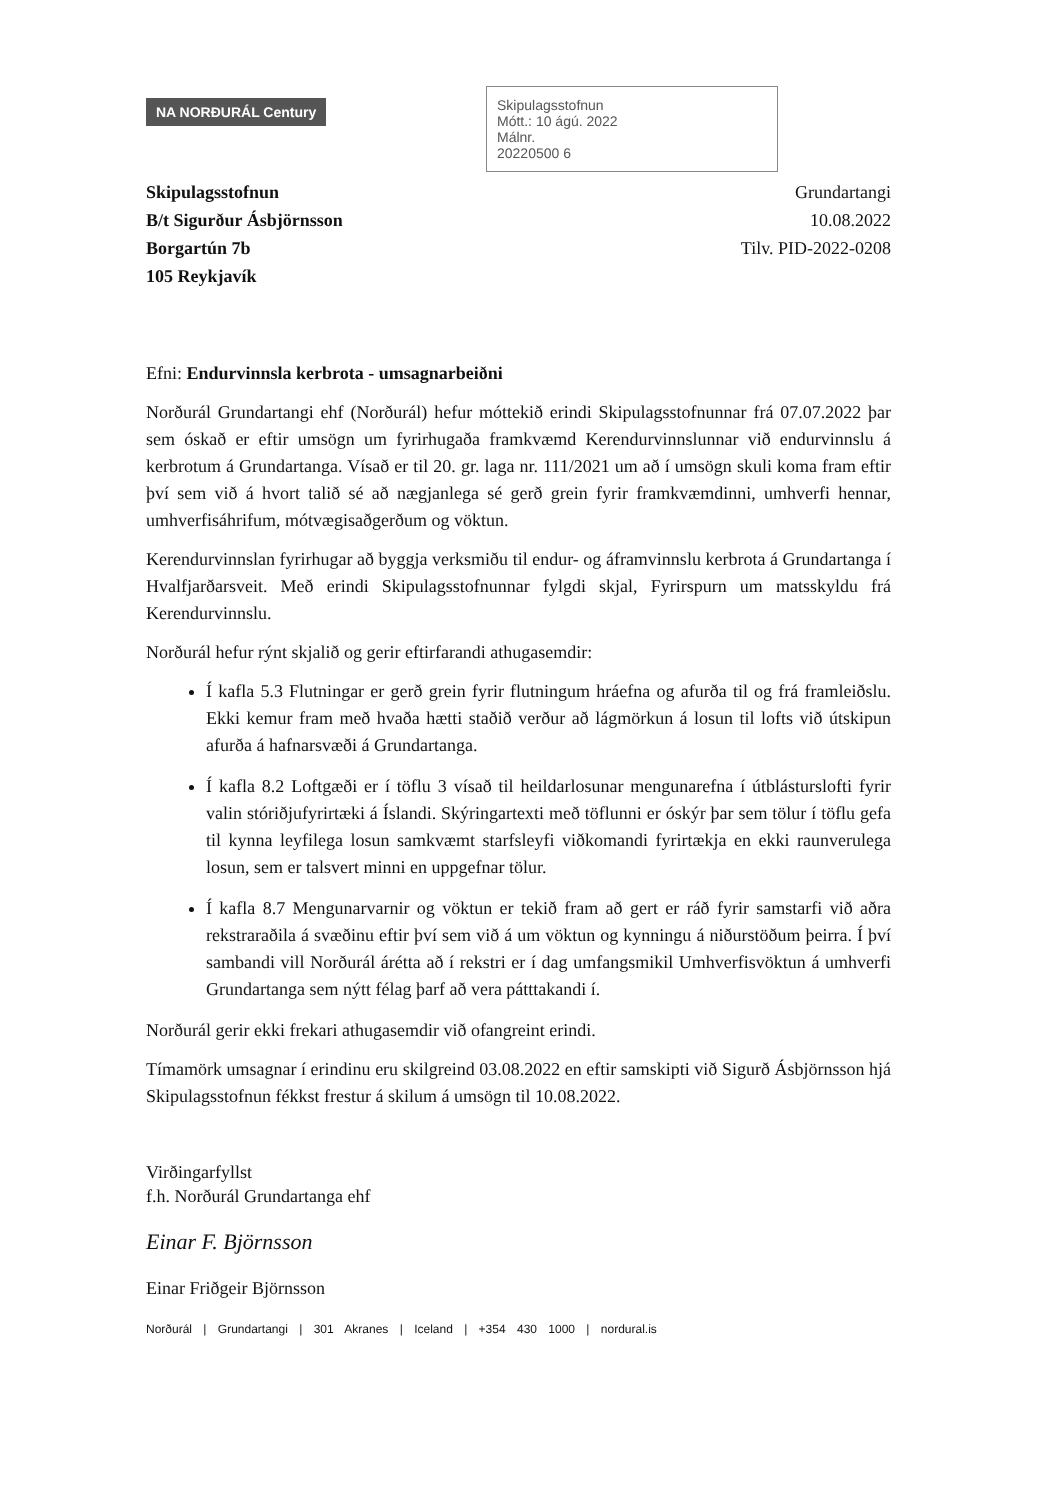NA NORÐURÁL Century
Skipulagsstofnun
Mótt.: 10 ágú. 2022
Málnr.
20220500 6
Skipulagsstofnun
B/t Sigurður Ásbjörnsson
Borgartún 7b
105 Reykjavík
Grundartangi
10.08.2022
Tilv. PID-2022-0208
Efni: Endurvinnsla kerbrota - umsagnarbeiðni
Norðurál Grundartangi ehf (Norðurál) hefur móttekið erindi Skipulagsstofnunnar frá 07.07.2022 þar sem óskað er eftir umsögn um fyrirhugaða framkvæmd Kerendurvinnslunnar við endurvinnslu á kerbrotum á Grundartanga. Vísað er til 20. gr. laga nr. 111/2021 um að í umsögn skuli koma fram eftir því sem við á hvort talið sé að nægjanlega sé gerð grein fyrir framkvæmdinni, umhverfi hennar, umhverfisáhrifum, mótvægisaðgerðum og vöktun.
Kerendurvinnslan fyrirhugar að byggja verksmiðu til endur- og áframvinnslu kerbrota á Grundartanga í Hvalfjarðarsveit. Með erindi Skipulagsstofnunnar fylgdi skjal, Fyrirspurn um matsskyldu frá Kerendurvinnslu.
Norðurál hefur rýnt skjalið og gerir eftirfarandi athugasemdir:
Í kafla 5.3 Flutningar er gerð grein fyrir flutningum hráefna og afurða til og frá framleiðslu. Ekki kemur fram með hvaða hætti staðið verður að lágmörkun á losun til lofts við útskipun afurða á hafnarsvæði á Grundartanga.
Í kafla 8.2 Loftgæði er í töflu 3 vísað til heildarlosunar mengunarefna í útblásturslofti fyrir valin stóriðjufyrirtæki á Íslandi. Skýringartexti með töflunni er óskýr þar sem tölur í töflu gefa til kynna leyfilega losun samkvæmt starfsleyfi viðkomandi fyrirtækja en ekki raunverulega losun, sem er talsvert minni en uppgefnar tölur.
Í kafla 8.7 Mengunarvarnir og vöktun er tekið fram að gert er ráð fyrir samstarfi við aðra rekstraraðila á svæðinu eftir því sem við á um vöktun og kynningu á niðurstöðum þeirra. Í því sambandi vill Norðurál árétta að í rekstri er í dag umfangsmikil Umhverfisvöktun á umhverfi Grundartanga sem nýtt félag þarf að vera pátttakandi í.
Norðurál gerir ekki frekari athugasemdir við ofangreint erindi.
Tímamörk umsagnar í erindinu eru skilgreind 03.08.2022 en eftir samskipti við Sigurð Ásbjörnsson hjá Skipulagsstofnun fékkst frestur á skilum á umsögn til 10.08.2022.
Virðingarfyllst
f.h. Norðurál Grundartanga ehf
Einar F. Björnsson
Einar Friðgeir Björnsson
Norðurál | Grundartangi | 301 Akranes | Iceland | +354 430 1000 | nordural.is